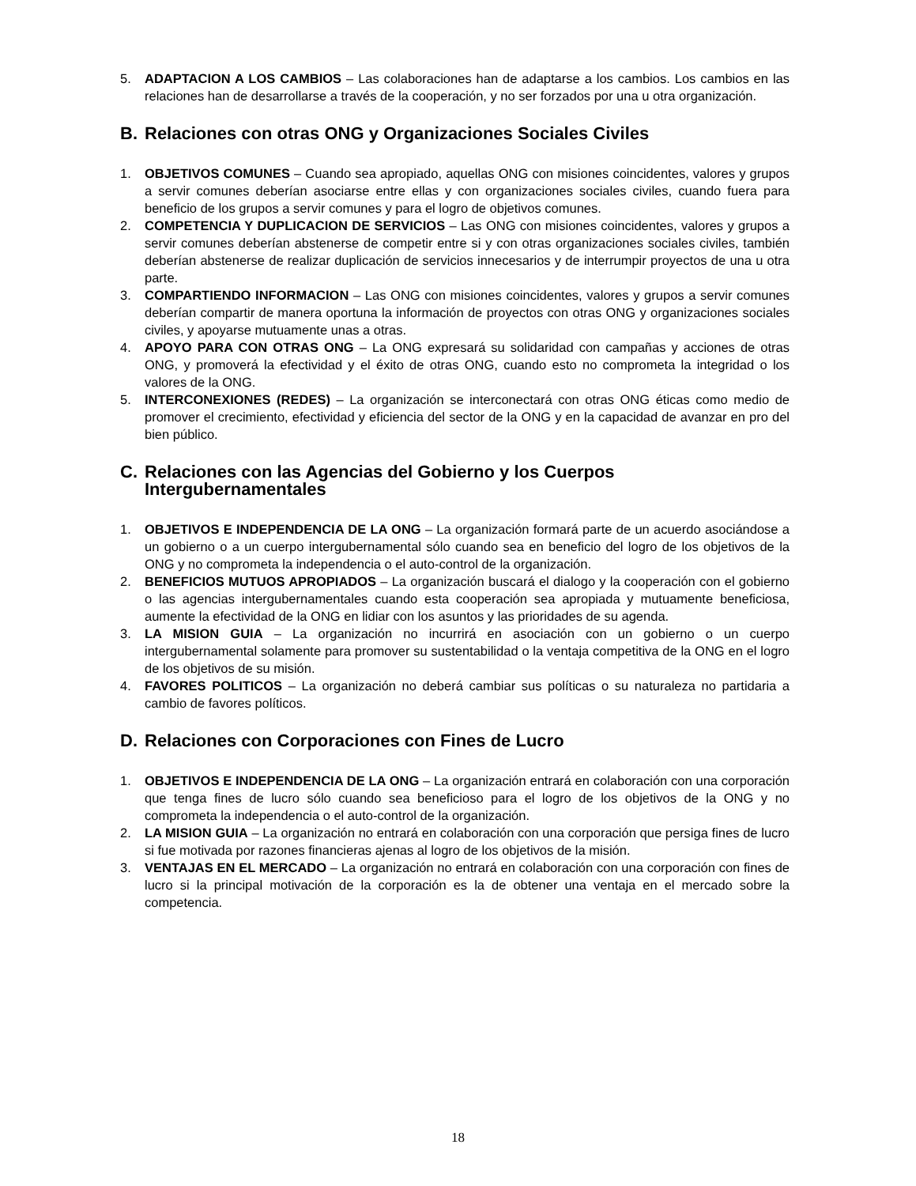5. ADAPTACION A LOS CAMBIOS – Las colaboraciones han de adaptarse a los cambios. Los cambios en las relaciones han de desarrollarse a través de la cooperación, y no ser forzados por una u otra organización.
B. Relaciones con otras ONG y Organizaciones Sociales Civiles
1. OBJETIVOS COMUNES – Cuando sea apropiado, aquellas ONG con misiones coincidentes, valores y grupos a servir comunes deberían asociarse entre ellas y con organizaciones sociales civiles, cuando fuera para beneficio de los grupos a servir comunes y para el logro de objetivos comunes.
2. COMPETENCIA Y DUPLICACION DE SERVICIOS – Las ONG con misiones coincidentes, valores y grupos a servir comunes deberían abstenerse de competir entre si y con otras organizaciones sociales civiles, también deberían abstenerse de realizar duplicación de servicios innecesarios y de interrumpir proyectos de una u otra parte.
3. COMPARTIENDO INFORMACION – Las ONG con misiones coincidentes, valores y grupos a servir comunes deberían compartir de manera oportuna la información de proyectos con otras ONG y organizaciones sociales civiles, y apoyarse mutuamente unas a otras.
4. APOYO PARA CON OTRAS ONG – La ONG expresará su solidaridad con campañas y acciones de otras ONG, y promoverá la efectividad y el éxito de otras ONG, cuando esto no comprometa la integridad o los valores de la ONG.
5. INTERCONEXIONES (REDES) – La organización se interconectará con otras ONG éticas como medio de promover el crecimiento, efectividad y eficiencia del sector de la ONG y en la capacidad de avanzar en pro del bien público.
C. Relaciones con las Agencias del Gobierno y los Cuerpos Intergubernamentales
1. OBJETIVOS E INDEPENDENCIA DE LA ONG – La organización formará parte de un acuerdo asociándose a un gobierno o a un cuerpo intergubernamental sólo cuando sea en beneficio del logro de los objetivos de la ONG y no comprometa la independencia o el auto-control de la organización.
2. BENEFICIOS MUTUOS APROPIADOS – La organización buscará el dialogo y la cooperación con el gobierno o las agencias intergubernamentales cuando esta cooperación sea apropiada y mutuamente beneficiosa, aumente la efectividad de la ONG en lidiar con los asuntos y las prioridades de su agenda.
3. LA MISION GUIA – La organización no incurrirá en asociación con un gobierno o un cuerpo intergubernamental solamente para promover su sustentabilidad o la ventaja competitiva de la ONG en el logro de los objetivos de su misión.
4. FAVORES POLITICOS – La organización no deberá cambiar sus políticas o su naturaleza no partidaria a cambio de favores políticos.
D. Relaciones con Corporaciones con Fines de Lucro
1. OBJETIVOS E INDEPENDENCIA DE LA ONG – La organización entrará en colaboración con una corporación que tenga fines de lucro sólo cuando sea beneficioso para el logro de los objetivos de la ONG y no comprometa la independencia o el auto-control de la organización.
2. LA MISION GUIA – La organización no entrará en colaboración con una corporación que persiga fines de lucro si fue motivada por razones financieras ajenas al logro de los objetivos de la misión.
3. VENTAJAS EN EL MERCADO – La organización no entrará en colaboración con una corporación con fines de lucro si la principal motivación de la corporación es la de obtener una ventaja en el mercado sobre la competencia.
18